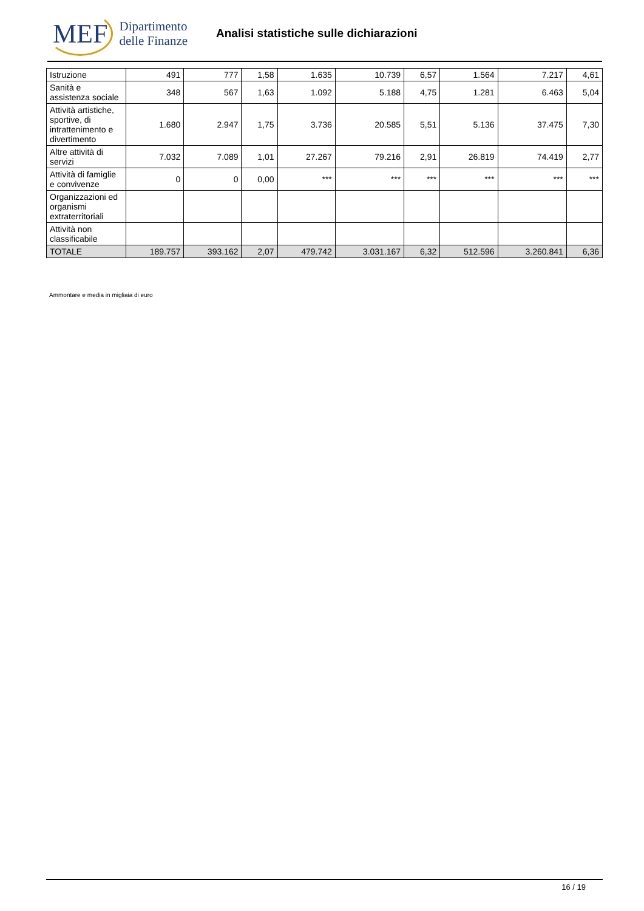MEF
Dipartimento
delle Finanze
Analisi statistiche sulle dichiarazioni
| Istruzione | 491 | 777 | 1,58 | 1.635 | 10.739 | 6,57 | 1.564 | 7.217 | 4,61 |
| Sanità e assistenza sociale | 348 | 567 | 1,63 | 1.092 | 5.188 | 4,75 | 1.281 | 6.463 | 5,04 |
| Attività artistiche, sportive, di intrattenimento e divertimento | 1.680 | 2.947 | 1,75 | 3.736 | 20.585 | 5,51 | 5.136 | 37.475 | 7,30 |
| Altre attività di servizi | 7.032 | 7.089 | 1,01 | 27.267 | 79.216 | 2,91 | 26.819 | 74.419 | 2,77 |
| Attività di famiglie e convivenze | 0 | 0 | 0,00 | *** | *** | *** | *** | *** | *** |
| Organizzazioni ed organismi extraterritoriali | | | | | | | | | |
| Attività non classificabile | | | | | | | | | |
| TOTALE | 189.757 | 393.162 | 2,07 | 479.742 | 3.031.167 | 6,32 | 512.596 | 3.260.841 | 6,36 |
Ammontare e media in migliaia di euro
16 / 19